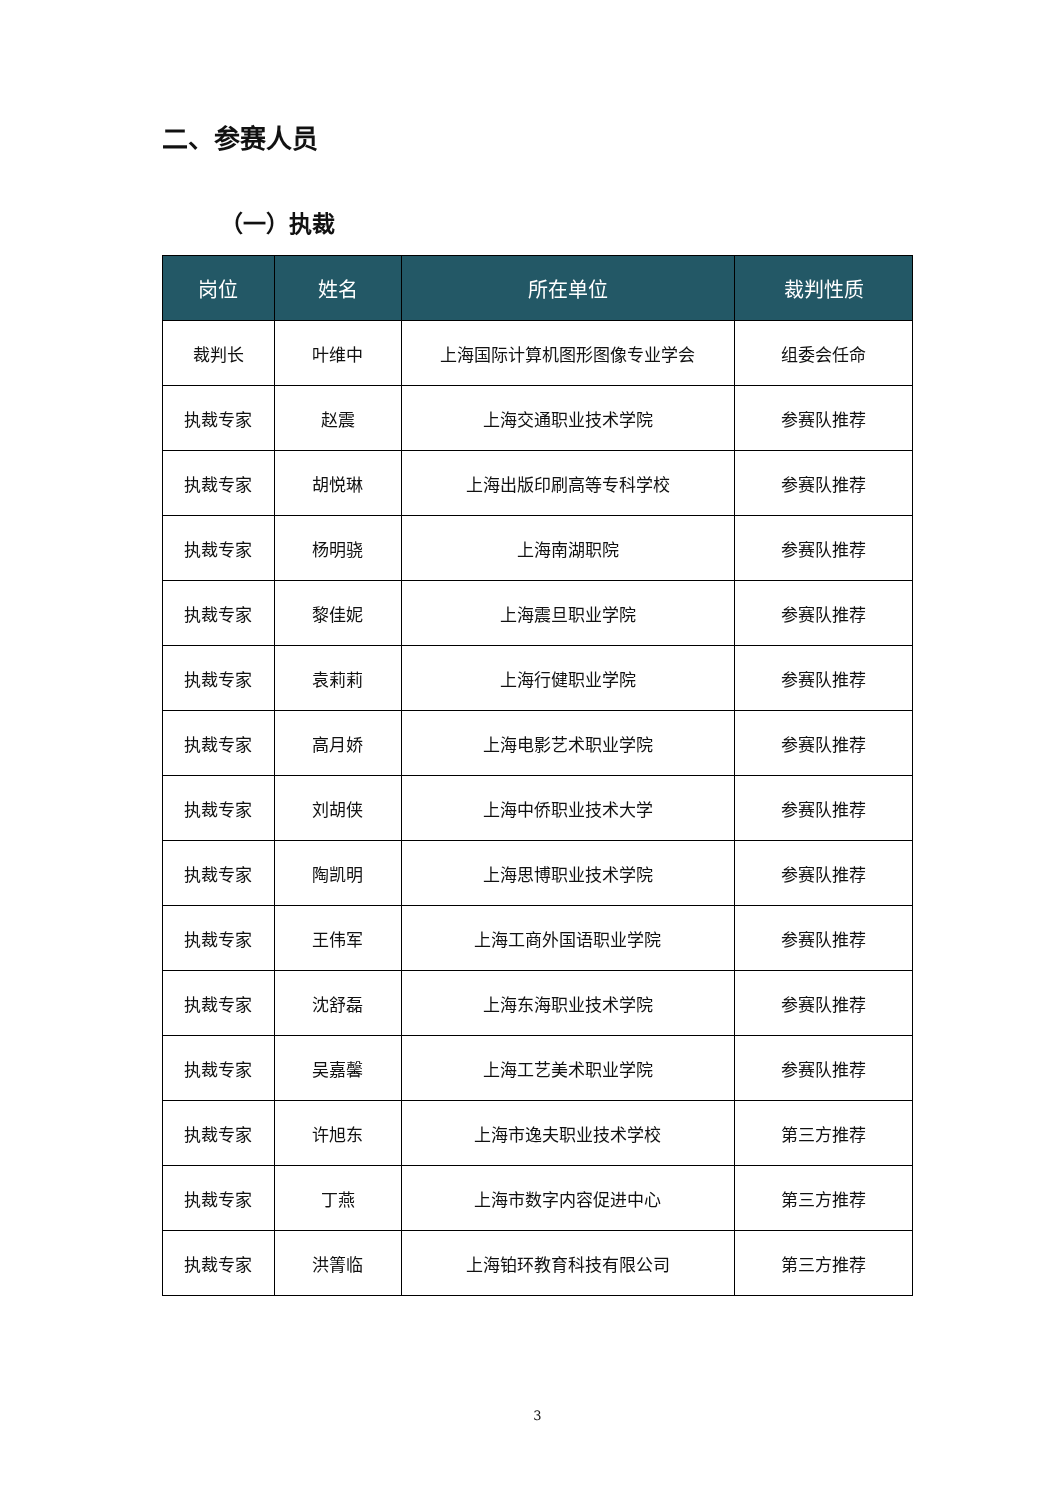二、参赛人员
（一）执裁
| 岗位 | 姓名 | 所在单位 | 裁判性质 |
| --- | --- | --- | --- |
| 裁判长 | 叶维中 | 上海国际计算机图形图像专业学会 | 组委会任命 |
| 执裁专家 | 赵震 | 上海交通职业技术学院 | 参赛队推荐 |
| 执裁专家 | 胡悦琳 | 上海出版印刷高等专科学校 | 参赛队推荐 |
| 执裁专家 | 杨明骁 | 上海南湖职院 | 参赛队推荐 |
| 执裁专家 | 黎佳妮 | 上海震旦职业学院 | 参赛队推荐 |
| 执裁专家 | 袁莉莉 | 上海行健职业学院 | 参赛队推荐 |
| 执裁专家 | 高月娇 | 上海电影艺术职业学院 | 参赛队推荐 |
| 执裁专家 | 刘胡侠 | 上海中侨职业技术大学 | 参赛队推荐 |
| 执裁专家 | 陶凯明 | 上海思博职业技术学院 | 参赛队推荐 |
| 执裁专家 | 王伟军 | 上海工商外国语职业学院 | 参赛队推荐 |
| 执裁专家 | 沈舒磊 | 上海东海职业技术学院 | 参赛队推荐 |
| 执裁专家 | 吴嘉馨 | 上海工艺美术职业学院 | 参赛队推荐 |
| 执裁专家 | 许旭东 | 上海市逸夫职业技术学校 | 第三方推荐 |
| 执裁专家 | 丁燕 | 上海市数字内容促进中心 | 第三方推荐 |
| 执裁专家 | 洪箐临 | 上海铂环教育科技有限公司 | 第三方推荐 |
3